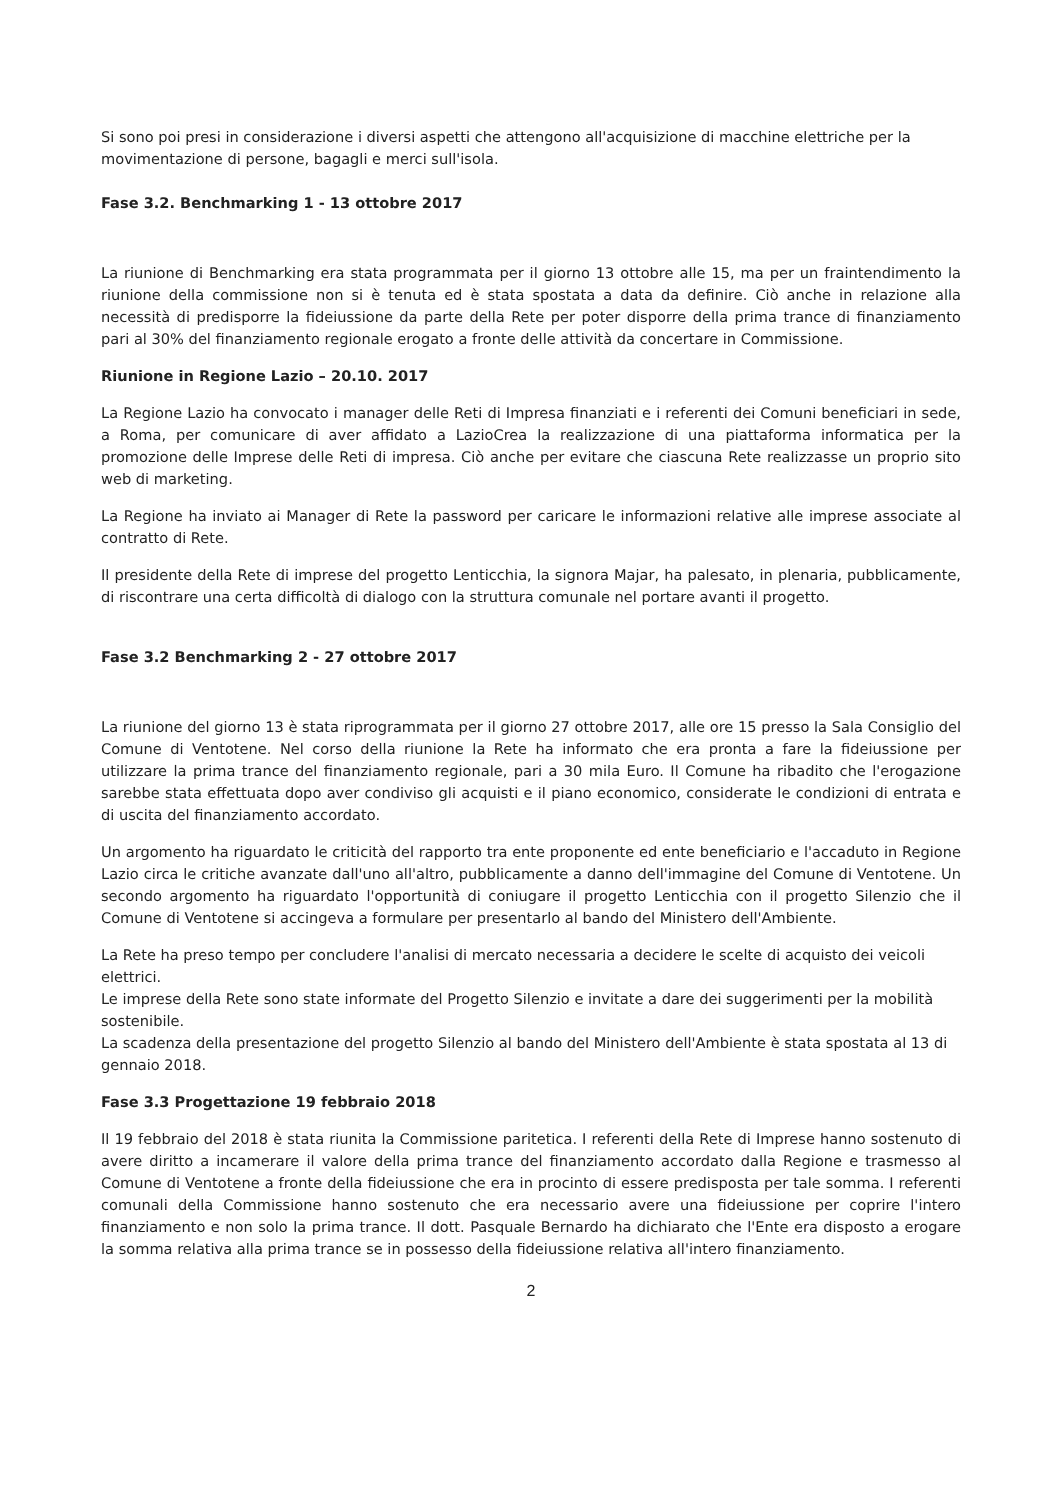Si sono poi presi in considerazione i diversi aspetti che attengono all'acquisizione di macchine elettriche per la movimentazione di persone, bagagli e merci sull'isola.
Fase 3.2. Benchmarking 1 - 13 ottobre 2017
La riunione di Benchmarking era stata programmata per il giorno 13 ottobre alle 15, ma per un fraintendimento la riunione della commissione non si è tenuta ed è stata spostata a data da definire. Ciò anche in relazione alla necessità di predisporre la fideiussione da parte della Rete per poter disporre della prima trance di finanziamento pari al 30% del finanziamento regionale erogato a fronte delle attività da concertare in Commissione.
Riunione in Regione Lazio – 20.10. 2017
La Regione Lazio ha convocato i manager delle Reti di Impresa finanziati e i referenti dei Comuni beneficiari in sede, a Roma, per comunicare di aver affidato a LazioCrea la realizzazione di una piattaforma informatica per la promozione delle Imprese delle Reti di impresa. Ciò anche per evitare che ciascuna Rete realizzasse un proprio sito web di marketing.
La Regione ha inviato ai Manager di Rete la password per caricare le informazioni relative alle imprese associate al contratto di Rete.
Il presidente della Rete di imprese del progetto Lenticchia, la signora Majar, ha palesato, in plenaria, pubblicamente, di riscontrare una certa difficoltà di dialogo con la struttura comunale nel portare avanti il progetto.
Fase 3.2 Benchmarking 2 - 27 ottobre 2017
La riunione del giorno 13 è stata riprogrammata per il giorno 27 ottobre 2017, alle ore 15 presso la Sala Consiglio del Comune di Ventotene. Nel corso della riunione la Rete ha informato che era pronta a fare la fideiussione per utilizzare la prima trance del finanziamento regionale, pari a 30 mila Euro. Il Comune ha ribadito che l'erogazione sarebbe stata effettuata dopo aver condiviso gli acquisti e il piano economico, considerate le condizioni di entrata e di uscita del finanziamento accordato.
Un argomento ha riguardato le criticità del rapporto tra ente proponente ed ente beneficiario e l'accaduto in Regione Lazio circa le critiche avanzate dall'uno all'altro, pubblicamente a danno dell'immagine del Comune di Ventotene. Un secondo argomento ha riguardato l'opportunità di coniugare il progetto Lenticchia con il progetto Silenzio che il Comune di Ventotene si accingeva a formulare per presentarlo al bando del Ministero dell'Ambiente.
La Rete ha preso tempo per concludere l'analisi di mercato necessaria a decidere le scelte di acquisto dei veicoli elettrici.
Le imprese della Rete sono state informate del Progetto Silenzio e invitate a dare dei suggerimenti per la mobilità sostenibile.
La scadenza della presentazione del progetto Silenzio al bando del Ministero dell'Ambiente è stata spostata al 13 di gennaio 2018.
Fase 3.3 Progettazione 19 febbraio 2018
Il 19 febbraio del 2018 è stata riunita la Commissione paritetica. I referenti della Rete di Imprese hanno sostenuto di avere diritto a incamerare il valore della prima trance del finanziamento accordato dalla Regione e trasmesso al Comune di Ventotene a fronte della fideiussione che era in procinto di essere predisposta per tale somma. I referenti comunali della Commissione hanno sostenuto che era necessario avere una fideiussione per coprire l'intero finanziamento e non solo la prima trance. Il dott. Pasquale Bernardo ha dichiarato che l'Ente era disposto a erogare la somma relativa alla prima trance se in possesso della fideiussione relativa all'intero finanziamento.
2